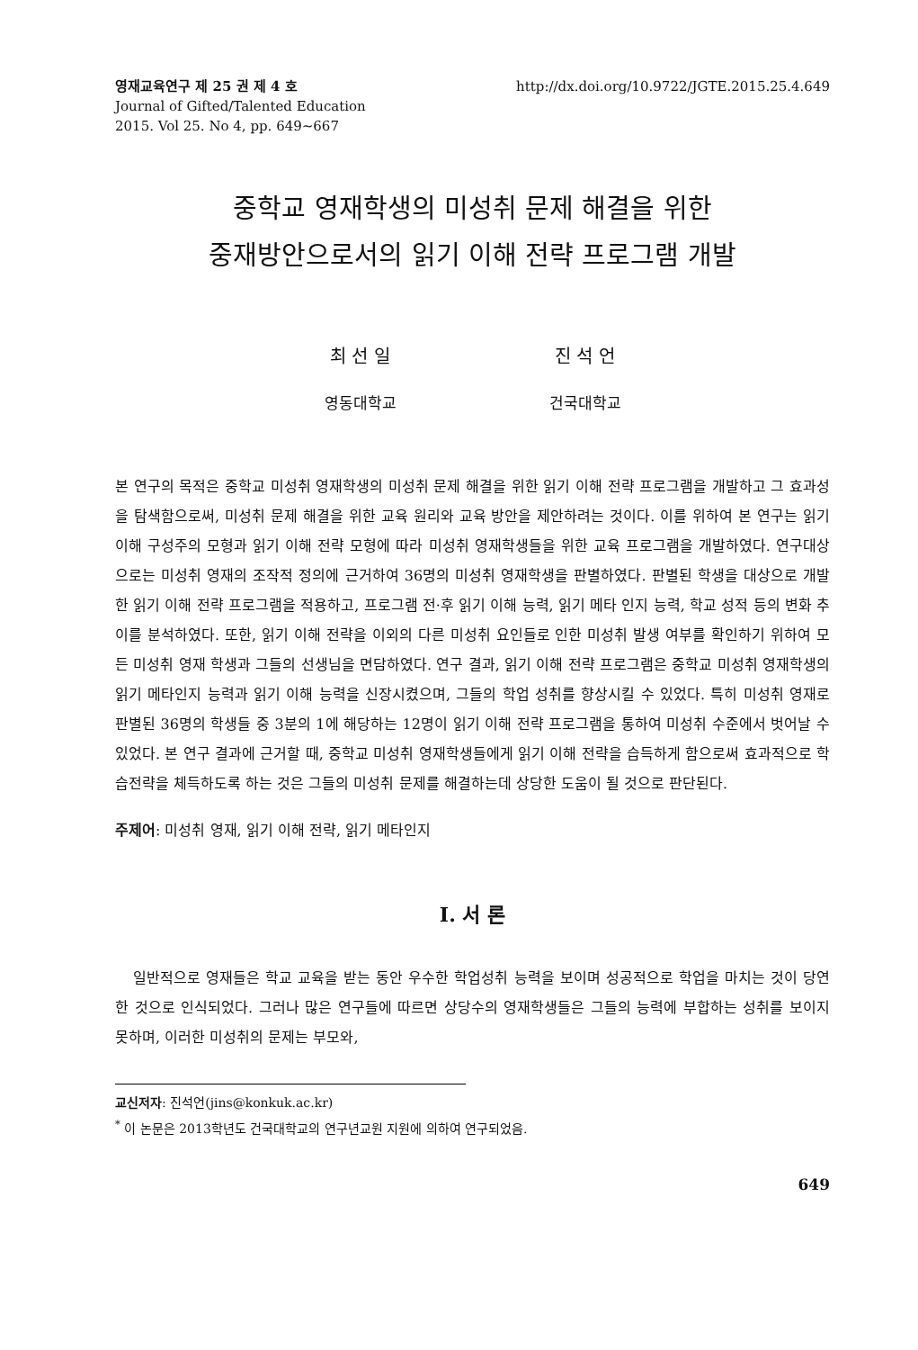영재교육연구 제 25 권 제 4 호
Journal of Gifted/Talented Education
2015. Vol 25. No 4, pp. 649∼667
http://dx.doi.org/10.9722/JGTE.2015.25.4.649
중학교 영재학생의 미성취 문제 해결을 위한
중재방안으로서의 읽기 이해 전략 프로그램 개발
최 선 일
영동대학교
진 석 언
건국대학교
본 연구의 목적은 중학교 미성취 영재학생의 미성취 문제 해결을 위한 읽기 이해 전략 프로그램을 개발하고 그 효과성을 탐색함으로써, 미성취 문제 해결을 위한 교육 원리와 교육 방안을 제안하려는 것이다. 이를 위하여 본 연구는 읽기 이해 구성주의 모형과 읽기 이해 전략 모형에 따라 미성취 영재학생들을 위한 교육 프로그램을 개발하였다. 연구대상으로는 미성취 영재의 조작적 정의에 근거하여 36명의 미성취 영재학생을 판별하였다. 판별된 학생을 대상으로 개발한 읽기 이해 전략 프로그램을 적용하고, 프로그램 전·후 읽기 이해 능력, 읽기 메타 인지 능력, 학교 성적 등의 변화 추이를 분석하였다. 또한, 읽기 이해 전략을 이외의 다른 미성취 요인들로 인한 미성취 발생 여부를 확인하기 위하여 모든 미성취 영재 학생과 그들의 선생님을 면담하였다. 연구 결과, 읽기 이해 전략 프로그램은 중학교 미성취 영재학생의 읽기 메타인지 능력과 읽기 이해 능력을 신장시켰으며, 그들의 학업 성취를 향상시킬 수 있었다. 특히 미성취 영재로 판별된 36명의 학생들 중 3분의 1에 해당하는 12명이 읽기 이해 전략 프로그램을 통하여 미성취 수준에서 벗어날 수 있었다. 본 연구 결과에 근거할 때, 중학교 미성취 영재학생들에게 읽기 이해 전략을 습득하게 함으로써 효과적으로 학습전략을 체득하도록 하는 것은 그들의 미성취 문제를 해결하는데 상당한 도움이 될 것으로 판단된다.
주제어: 미성취 영재, 읽기 이해 전략, 읽기 메타인지
I. 서 론
일반적으로 영재들은 학교 교육을 받는 동안 우수한 학업성취 능력을 보이며 성공적으로 학업을 마치는 것이 당연한 것으로 인식되었다. 그러나 많은 연구들에 따르면 상당수의 영재학생들은 그들의 능력에 부합하는 성취를 보이지 못하며, 이러한 미성취의 문제는 부모와,
교신저자: 진석언(jins@konkuk.ac.kr)
<sup>*</sup> 이 논문은 2013학년도 건국대학교의 연구년교원 지원에 의하여 연구되었음.
649